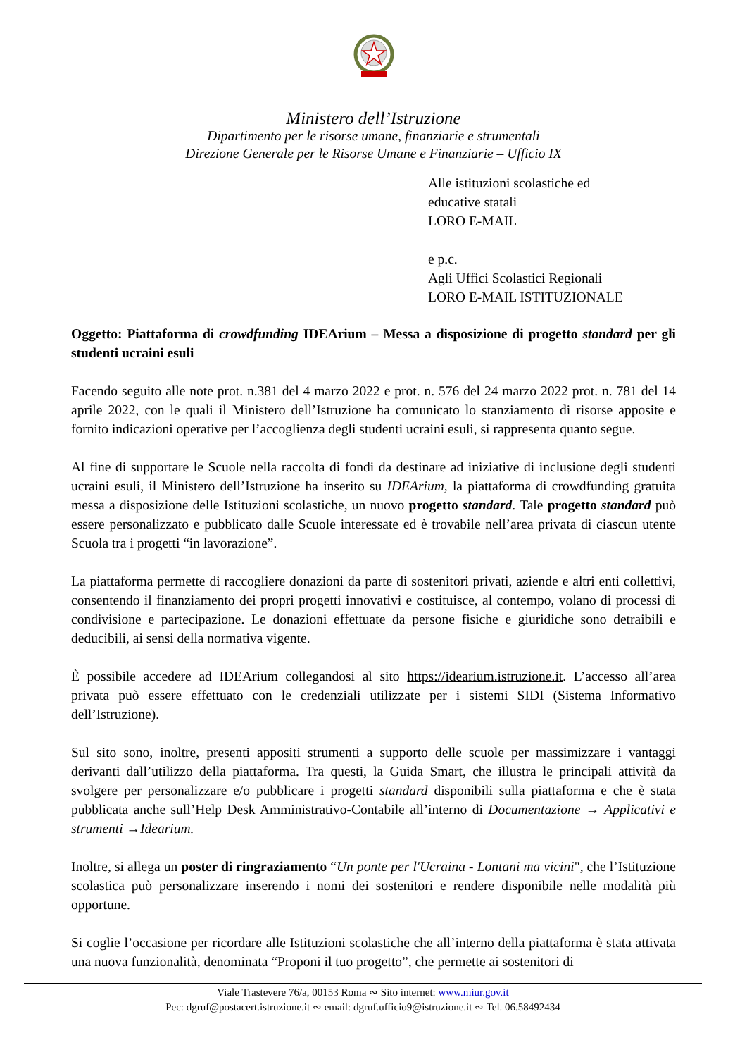Ministero dell’Istruzione
Dipartimento per le risorse umane, finanziarie e strumentali
Direzione Generale per le Risorse Umane e Finanziarie – Ufficio IX
Alle istituzioni scolastiche ed
educative statali
LORO E-MAIL
e p.c.
Agli Uffici Scolastici Regionali
LORO E-MAIL ISTITUZIONALE
Oggetto: Piattaforma di crowdfunding IDEArium – Messa a disposizione di progetto standard per gli studenti ucraini esuli
Facendo seguito alle note prot. n.381 del 4 marzo 2022 e prot. n. 576 del 24 marzo 2022 prot. n. 781 del 14 aprile 2022, con le quali il Ministero dell’Istruzione ha comunicato lo stanziamento di risorse apposite e fornito indicazioni operative per l’accoglienza degli studenti ucraini esuli, si rappresenta quanto segue.
Al fine di supportare le Scuole nella raccolta di fondi da destinare ad iniziative di inclusione degli studenti ucraini esuli, il Ministero dell’Istruzione ha inserito su IDEArium, la piattaforma di crowdfunding gratuita messa a disposizione delle Istituzioni scolastiche, un nuovo progetto standard. Tale progetto standard può essere personalizzato e pubblicato dalle Scuole interessate ed è trovabile nell’area privata di ciascun utente Scuola tra i progetti “in lavorazione”.
La piattaforma permette di raccogliere donazioni da parte di sostenitori privati, aziende e altri enti collettivi, consentendo il finanziamento dei propri progetti innovativi e costituisce, al contempo, volano di processi di condivisione e partecipazione. Le donazioni effettuate da persone fisiche e giuridiche sono detraibili e deducibili, ai sensi della normativa vigente.
È possibile accedere ad IDEArium collegandosi al sito https://idearium.istruzione.it. L’accesso all’area privata può essere effettuato con le credenziali utilizzate per i sistemi SIDI (Sistema Informativo dell’Istruzione).
Sul sito sono, inoltre, presenti appositi strumenti a supporto delle scuole per massimizzare i vantaggi derivanti dall’utilizzo della piattaforma. Tra questi, la Guida Smart, che illustra le principali attività da svolgere per personalizzare e/o pubblicare i progetti standard disponibili sulla piattaforma e che è stata pubblicata anche sull’Help Desk Amministrativo-Contabile all’interno di Documentazione → Applicativi e strumenti →Idearium.
Inoltre, si allega un poster di ringraziamento “Un ponte per l'Ucraina - Lontani ma vicini", che l’Istituzione scolastica può personalizzare inserendo i nomi dei sostenitori e rendere disponibile nelle modalità più opportune.
Si coglie l’occasione per ricordare alle Istituzioni scolastiche che all’interno della piattaforma è stata attivata una nuova funzionalità, denominata “Proponi il tuo progetto”, che permette ai sostenitori di
Viale Trastevere 76/a, 00153 Roma ∾ Sito internet: www.miur.gov.it
Pec: dgruf@postacert.istruzione.it ∾ email: dgruf.ufficio9@istruzione.it ∾ Tel. 06.58492434